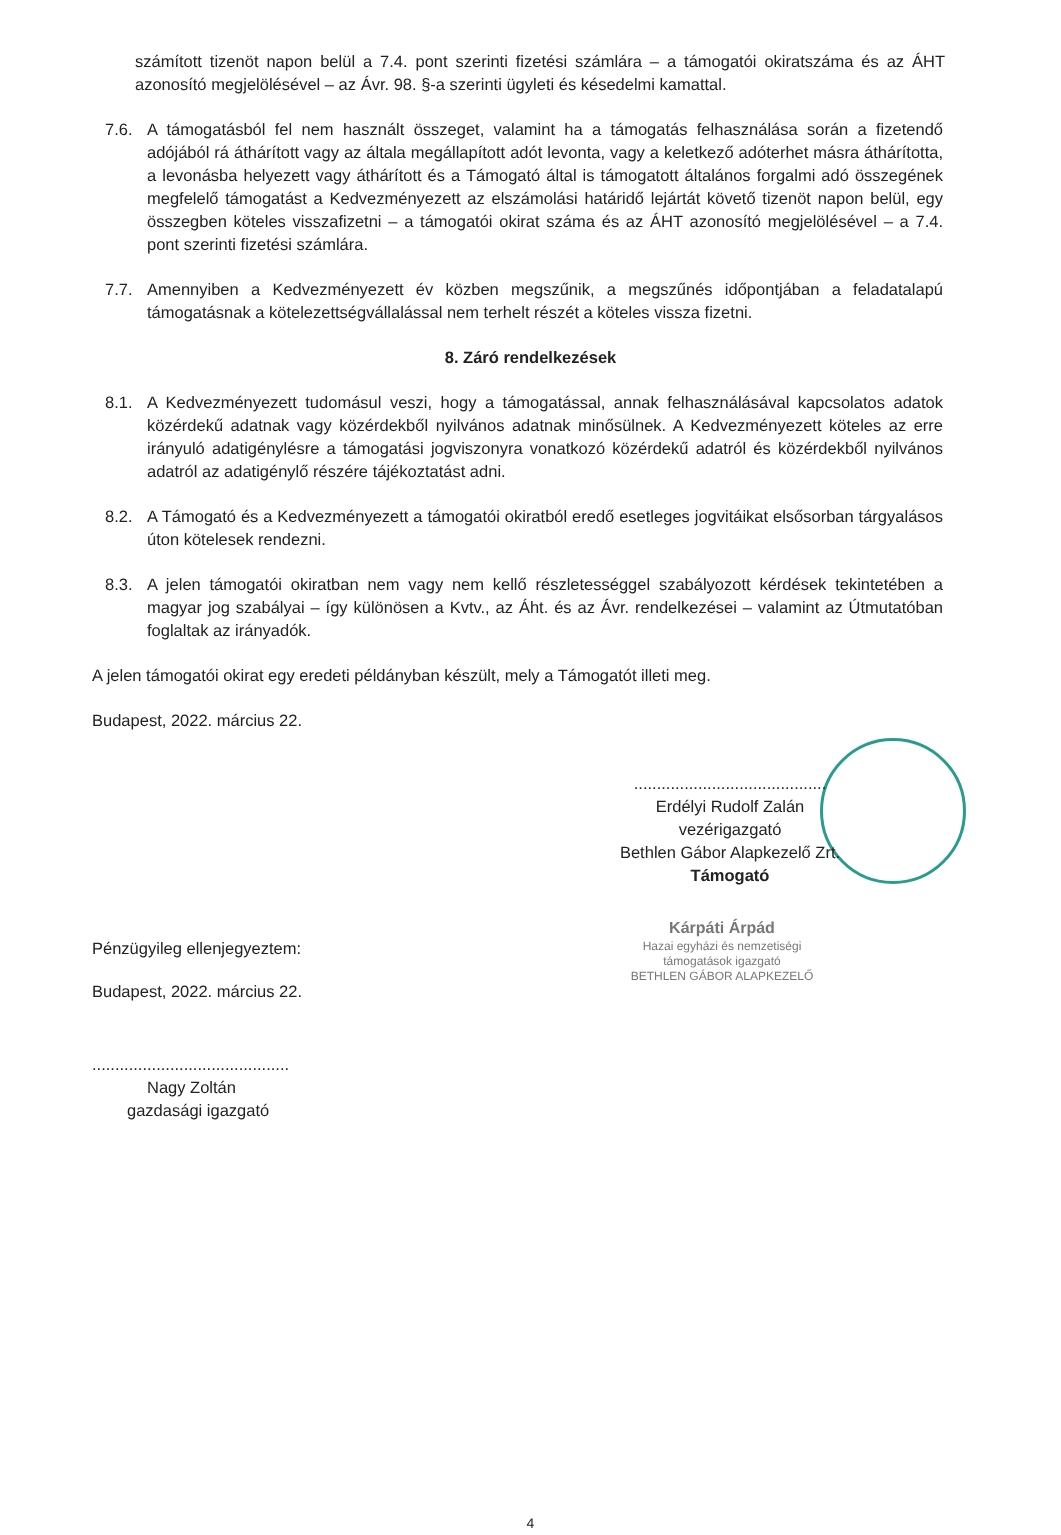számított tizenöt napon belül a 7.4. pont szerinti fizetési számlára – a támogatói okiratszáma és az ÁHT azonosító megjelölésével – az Ávr. 98. §-a szerinti ügyleti és késedelmi kamattal.
7.6. A támogatásból fel nem használt összeget, valamint ha a támogatás felhasználása során a fizetendő adójából rá áthárított vagy az általa megállapított adót levonta, vagy a keletkező adóterhet másra áthárította, a levonásba helyezett vagy áthárított és a Támogató által is támogatott általános forgalmi adó összegének megfelelő támogatást a Kedvezményezett az elszámolási határidő lejártát követő tizenöt napon belül, egy összegben köteles visszafizetni – a támogatói okirat száma és az ÁHT azonosító megjelölésével – a 7.4. pont szerinti fizetési számlára.
7.7. Amennyiben a Kedvezményezett év közben megszűnik, a megszűnés időpontjában a feladatalapú támogatásnak a kötelezettségvállalással nem terhelt részét a köteles vissza fizetni.
8. Záró rendelkezések
8.1. A Kedvezményezett tudomásul veszi, hogy a támogatással, annak felhasználásával kapcsolatos adatok közérdekű adatnak vagy közérdekből nyilvános adatnak minősülnek. A Kedvezményezett köteles az erre irányuló adatigénylésre a támogatási jogviszonyra vonatkozó közérdekű adatról és közérdekből nyilvános adatról az adatigénylő részére tájékoztatást adni.
8.2. A Támogató és a Kedvezményezett a támogatói okiratból eredő esetleges jogvitáikat elsősorban tárgyalásos úton kötelesek rendezni.
8.3. A jelen támogatói okiratban nem vagy nem kellő részletességgel szabályozott kérdések tekintetében a magyar jog szabályai – így különösen a Kvtv., az Áht. és az Ávr. rendelkezései – valamint az Útmutatóban foglaltak az irányadók.
A jelen támogatói okirat egy eredeti példányban készült, mely a Támogatót illeti meg.
Budapest, 2022. március 22.
..........................................
Erdélyi Rudolf Zalán
vezérigazgató
Bethlen Gábor Alapkezelő Zrt.
Támogató
Pénzügyileg ellenjegyeztem:
Budapest, 2022. március 22.
...........................................
Nagy Zoltán
gazdasági igazgató
Kárpáti Árpád
Hazai egyházi és nemzetiségi
támogatások igazgató
BETHLEN GÁBOR ALAPKEZELŐ
4